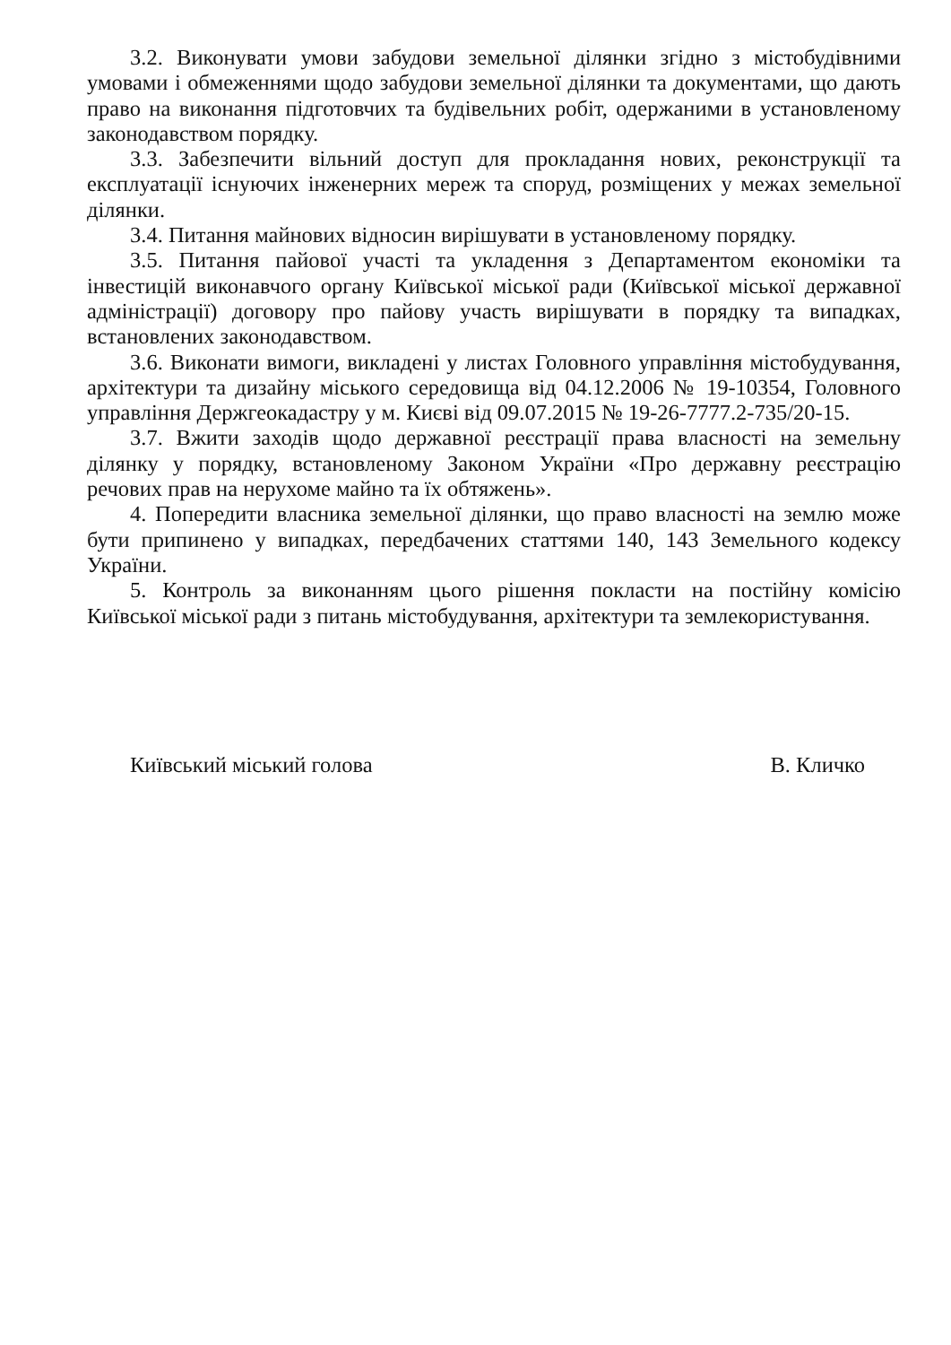3.2. Виконувати умови забудови земельної ділянки згідно з містобудівними умовами і обмеженнями щодо забудови земельної ділянки та документами, що дають право на виконання підготовчих та будівельних робіт, одержаними в установленому законодавством порядку.
3.3. Забезпечити вільний доступ для прокладання нових, реконструкції та експлуатації існуючих інженерних мереж та споруд, розміщених у межах земельної ділянки.
3.4. Питання майнових відносин вирішувати в установленому порядку.
3.5. Питання пайової участі та укладення з Департаментом економіки та інвестицій виконавчого органу Київської міської ради (Київської міської державної адміністрації) договору про пайову участь вирішувати в порядку та випадках, встановлених законодавством.
3.6. Виконати вимоги, викладені у листах Головного управління містобудування, архітектури та дизайну міського середовища від 04.12.2006 № 19-10354, Головного управління Держгеокадастру у м. Києві від 09.07.2015 № 19-26-7777.2-735/20-15.
3.7. Вжити заходів щодо державної реєстрації права власності на земельну ділянку у порядку, встановленому Законом України «Про державну реєстрацію речових прав на нерухоме майно та їх обтяжень».
4. Попередити власника земельної ділянки, що право власності на землю може бути припинено у випадках, передбачених статтями 140, 143 Земельного кодексу України.
5. Контроль за виконанням цього рішення покласти на постійну комісію Київської міської ради з питань містобудування, архітектури та землекористування.
Київський міський голова В. Кличко